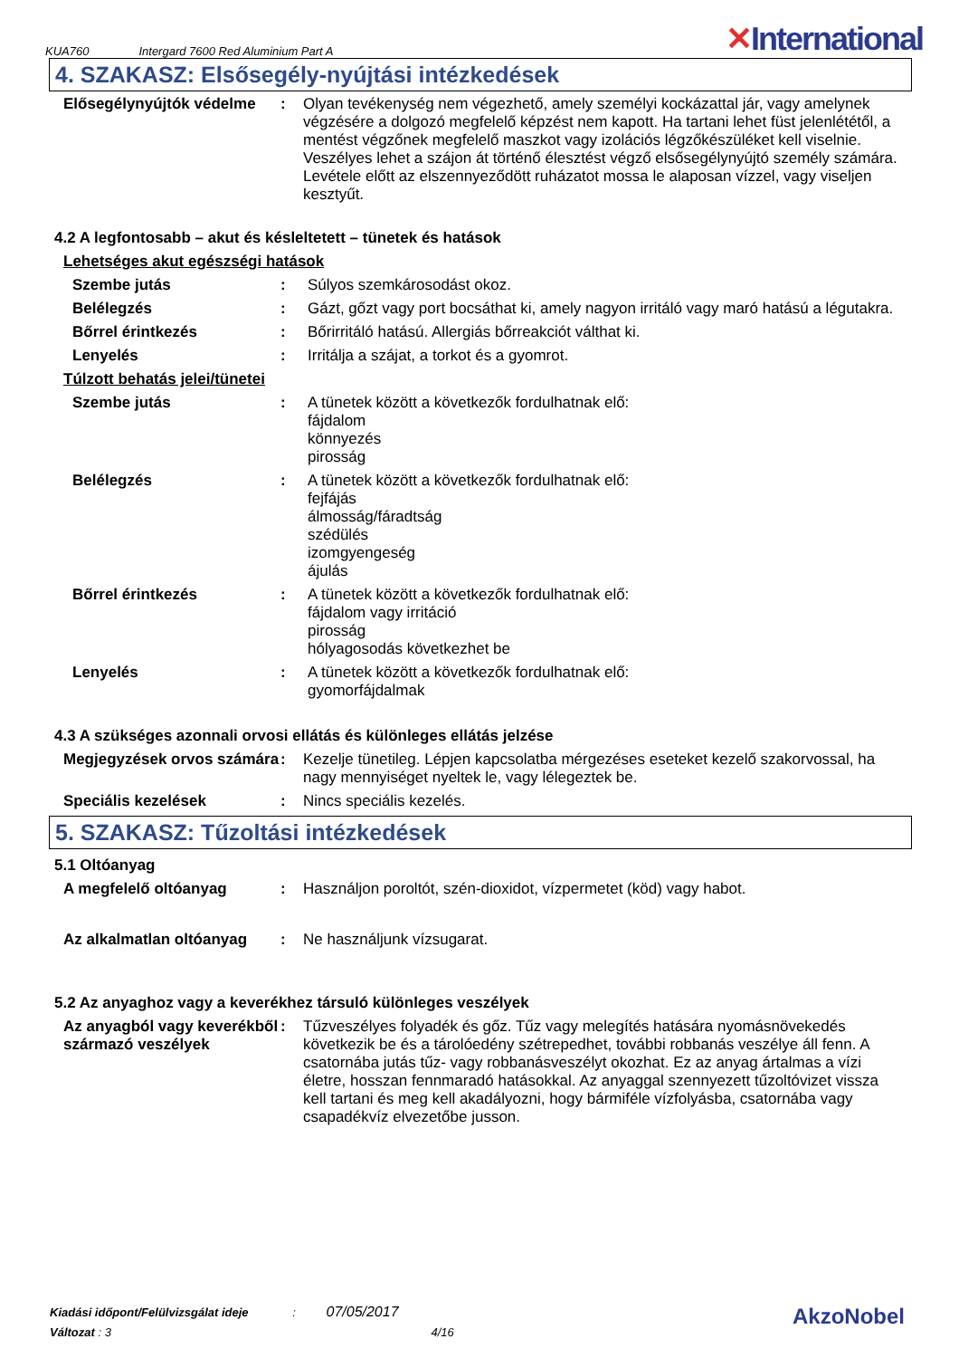KUA760 Intergard 7600 Red Aluminium Part A ✕International
4. SZAKASZ: Elsősegély-nyújtási intézkedések
Elősegélynyújtók védelme
: Olyan tevékenység nem végezhető, amely személyi kockázattal jár, vagy amelynek végzésére a dolgozó megfelelő képzést nem kapott. Ha tartani lehet füst jelenlététől, a mentést végzőnek megfelelő maszkot vagy izolációs légzőkészüléket kell viselnie. Veszélyes lehet a szájon át történő élesztést végző elsősegélynyújtó személy számára. Levétele előtt az elszennyeződött ruházatot mossa le alaposan vízzel, vagy viseljen kesztyűt.
4.2 A legfontosabb – akut és késleltetett – tünetek és hatások
Lehetséges akut egészségi hatások
Szembe jutás : Súlyos szemkárosodást okoz.
Belélegzés : Gázt, gőzt vagy port bocsáthat ki, amely nagyon irritáló vagy maró hatású a légutakra.
Bőrrel érintkezés : Bőrirritáló hatású. Allergiás bőrreakciót válthat ki.
Lenyelés : Irritálja a szájat, a torkot és a gyomrot.
Túlzott behatás jelei/tünetei
Szembe jutás : A tünetek között a következők fordulhatnak elő:
fájdalom
könnyezés
pirosság
Belélegzés : A tünetek között a következők fordulhatnak elő:
fejfájás
álmosság/fáradtság
szédülés
izomgyengeség
ájulás
Bőrrel érintkezés : A tünetek között a következők fordulhatnak elő:
fájdalom vagy irritáció
pirosság
hólyagosodás következhet be
Lenyelés : A tünetek között a következők fordulhatnak elő:
gyomorfájdalmak
4.3 A szükséges azonnali orvosi ellátás és különleges ellátás jelzése
Megjegyzések orvos számára
: Kezelje tünetileg. Lépjen kapcsolatba mérgezéses eseteket kezelő szakorvossal, ha nagy mennyiséget nyeltek le, vagy lélegeztek be.
Speciális kezelések : Nincs speciális kezelés.
5. SZAKASZ: Tűzoltási intézkedések
5.1 Oltóanyag
A megfelelő oltóanyag : Használjon poroltót, szén-dioxidot, vízpermetet (köd) vagy habot.
Az alkalmatlan oltóanyag
: Ne használjunk vízsugarat.
5.2 Az anyaghoz vagy a keverékhez társuló különleges veszélyek
Az anyagból vagy keverékből származó veszélyek
: Tűzveszélyes folyadék és gőz. Tűz vagy melegítés hatására nyomásnövekedés következik be és a tárolóedény szétrepedhet, további robbanás veszélye áll fenn. A csatornába jutás tűz- vagy robbanásveszélyt okozhat. Ez az anyag ártalmas a vízi életre, hosszan fennmaradó hatásokkal. Az anyaggal szennyezett tűzoltóvizet vissza kell tartani és meg kell akadályozni, hogy bármiféle vízfolyásba, csatornába vagy csapadékvíz elvezetőbe jusson.
Kiadási időpont/Felülvizsgálat ideje : 07/05/2017
Változat : 3 4/16
AkzoNobel